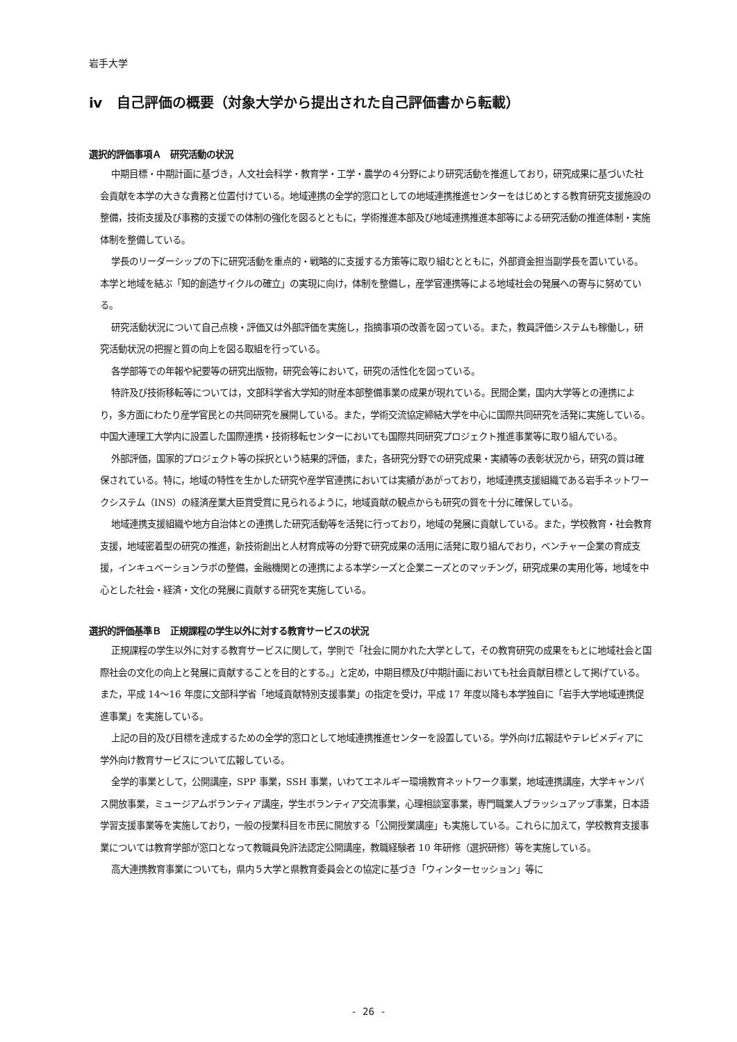岩手大学
ⅳ　自己評価の概要（対象大学から提出された自己評価書から転載）
選択的評価事項Ａ　研究活動の状況
中期目標・中期計画に基づき，人文社会科学・教育学・工学・農学の４分野により研究活動を推進しており，研究成果に基づいた社会貢献を本学の大きな責務と位置付けている。地域連携の全学的窓口としての地域連携推進センターをはじめとする教育研究支援施設の整備，技術支援及び事務的支援での体制の強化を図るとともに，学術推進本部及び地域連携推進本部等による研究活動の推進体制・実施体制を整備している。
学長のリーダーシップの下に研究活動を重点的・戦略的に支援する方策等に取り組むとともに，外部資金担当副学長を置いている。本学と地域を結ぶ「知的創造サイクルの確立」の実現に向け，体制を整備し，産学官連携等による地域社会の発展への寄与に努めている。
研究活動状況について自己点検・評価又は外部評価を実施し，指摘事項の改善を図っている。また，教員評価システムも稼働し，研究活動状況の把握と質の向上を図る取組を行っている。
各学部等での年報や紀要等の研究出版物，研究会等において，研究の活性化を図っている。
特許及び技術移転等については，文部科学省大学知的財産本部整備事業の成果が現れている。民間企業，国内大学等との連携により，多方面にわたり産学官民との共同研究を展開している。また，学術交流協定締結大学を中心に国際共同研究を活発に実施している。中国大連理工大学内に設置した国際連携・技術移転センターにおいても国際共同研究プロジェクト推進事業等に取り組んでいる。
外部評価，国家的プロジェクト等の採択という結果的評価，また，各研究分野での研究成果・実績等の表彰状況から，研究の質は確保されている。特に，地域の特性を生かした研究や産学官連携においては実績があがっており，地域連携支援組織である岩手ネットワークシステム（INS）の経済産業大臣賞受賞に見られるように，地域貢献の観点からも研究の質を十分に確保している。
地域連携支援組織や地方自治体との連携した研究活動等を活発に行っており，地域の発展に貢献している。また，学校教育・社会教育支援，地域密着型の研究の推進，新技術創出と人材育成等の分野で研究成果の活用に活発に取り組んでおり，ベンチャー企業の育成支援，インキュベーションラボの整備，金融機関との連携による本学シーズと企業ニーズとのマッチング，研究成果の実用化等，地域を中心とした社会・経済・文化の発展に貢献する研究を実施している。
選択的評価基準Ｂ　正規課程の学生以外に対する教育サービスの状況
正規課程の学生以外に対する教育サービスに関して，学則で「社会に開かれた大学として，その教育研究の成果をもとに地域社会と国際社会の文化の向上と発展に貢献することを目的とする。」と定め，中期目標及び中期計画においても社会貢献目標として掲げている。また，平成 14〜16 年度に文部科学省「地域貢献特別支援事業」の指定を受け，平成 17 年度以降も本学独自に「岩手大学地域連携促進事業」を実施している。
上記の目的及び目標を達成するための全学的窓口として地域連携推進センターを設置している。学外向け広報誌やテレビメディアに学外向け教育サービスについて広報している。
全学的事業として，公開講座，SPP 事業，SSH 事業，いわてエネルギー環境教育ネットワーク事業，地域連携講座，大学キャンパス開放事業，ミュージアムボランティア講座，学生ボランティア交流事業，心理相談室事業，専門職業人ブラッシュアップ事業，日本語学習支援事業等を実施しており，一般の授業科目を市民に開放する「公開授業講座」も実施している。これらに加えて，学校教育支援事業については教育学部が窓口となって教職員免許法認定公開講座，教職経験者 10 年研修（選択研修）等を実施している。
高大連携教育事業についても，県内５大学と県教育委員会との協定に基づき「ウィンターセッション」等に
- 26 -